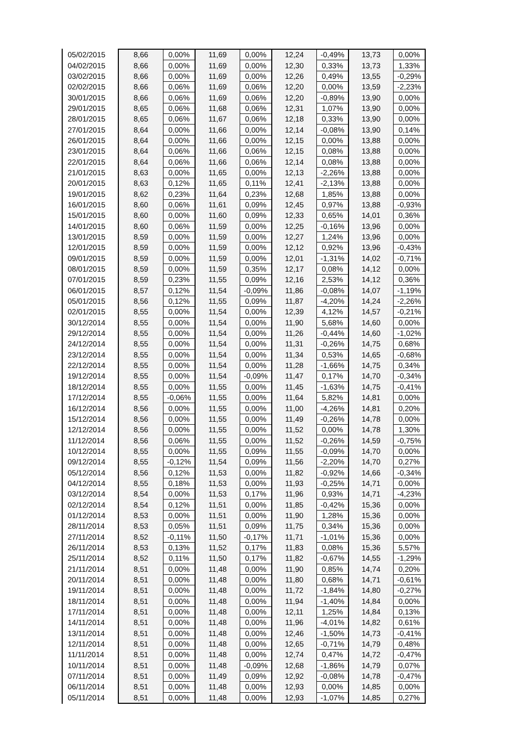| 05/02/2015 | 8,66 | 0,00% | 11,69 | 0,00% | 12,24 | -0,49% | 13,73 | 0,00% |
| 04/02/2015 | 8,66 | 0,00% | 11,69 | 0,00% | 12,30 | 0,33% | 13,73 | 1,33% |
| 03/02/2015 | 8,66 | 0,00% | 11,69 | 0,00% | 12,26 | 0,49% | 13,55 | -0,29% |
| 02/02/2015 | 8,66 | 0,06% | 11,69 | 0,06% | 12,20 | 0,00% | 13,59 | -2,23% |
| 30/01/2015 | 8,66 | 0,06% | 11,69 | 0,06% | 12,20 | -0,89% | 13,90 | 0,00% |
| 29/01/2015 | 8,65 | 0,06% | 11,68 | 0,06% | 12,31 | 1,07% | 13,90 | 0,00% |
| 28/01/2015 | 8,65 | 0,06% | 11,67 | 0,06% | 12,18 | 0,33% | 13,90 | 0,00% |
| 27/01/2015 | 8,64 | 0,00% | 11,66 | 0,00% | 12,14 | -0,08% | 13,90 | 0,14% |
| 26/01/2015 | 8,64 | 0,00% | 11,66 | 0,00% | 12,15 | 0,00% | 13,88 | 0,00% |
| 23/01/2015 | 8,64 | 0,06% | 11,66 | 0,06% | 12,15 | 0,08% | 13,88 | 0,00% |
| 22/01/2015 | 8,64 | 0,06% | 11,66 | 0,06% | 12,14 | 0,08% | 13,88 | 0,00% |
| 21/01/2015 | 8,63 | 0,00% | 11,65 | 0,00% | 12,13 | -2,26% | 13,88 | 0,00% |
| 20/01/2015 | 8,63 | 0,12% | 11,65 | 0,11% | 12,41 | -2,13% | 13,88 | 0,00% |
| 19/01/2015 | 8,62 | 0,23% | 11,64 | 0,23% | 12,68 | 1,85% | 13,88 | 0,00% |
| 16/01/2015 | 8,60 | 0,06% | 11,61 | 0,09% | 12,45 | 0,97% | 13,88 | -0,93% |
| 15/01/2015 | 8,60 | 0,00% | 11,60 | 0,09% | 12,33 | 0,65% | 14,01 | 0,36% |
| 14/01/2015 | 8,60 | 0,06% | 11,59 | 0,00% | 12,25 | -0,16% | 13,96 | 0,00% |
| 13/01/2015 | 8,59 | 0,00% | 11,59 | 0,00% | 12,27 | 1,24% | 13,96 | 0,00% |
| 12/01/2015 | 8,59 | 0,00% | 11,59 | 0,00% | 12,12 | 0,92% | 13,96 | -0,43% |
| 09/01/2015 | 8,59 | 0,00% | 11,59 | 0,00% | 12,01 | -1,31% | 14,02 | -0,71% |
| 08/01/2015 | 8,59 | 0,00% | 11,59 | 0,35% | 12,17 | 0,08% | 14,12 | 0,00% |
| 07/01/2015 | 8,59 | 0,23% | 11,55 | 0,09% | 12,16 | 2,53% | 14,12 | 0,36% |
| 06/01/2015 | 8,57 | 0,12% | 11,54 | -0,09% | 11,86 | -0,08% | 14,07 | -1,19% |
| 05/01/2015 | 8,56 | 0,12% | 11,55 | 0,09% | 11,87 | -4,20% | 14,24 | -2,26% |
| 02/01/2015 | 8,55 | 0,00% | 11,54 | 0,00% | 12,39 | 4,12% | 14,57 | -0,21% |
| 30/12/2014 | 8,55 | 0,00% | 11,54 | 0,00% | 11,90 | 5,68% | 14,60 | 0,00% |
| 29/12/2014 | 8,55 | 0,00% | 11,54 | 0,00% | 11,26 | -0,44% | 14,60 | -1,02% |
| 24/12/2014 | 8,55 | 0,00% | 11,54 | 0,00% | 11,31 | -0,26% | 14,75 | 0,68% |
| 23/12/2014 | 8,55 | 0,00% | 11,54 | 0,00% | 11,34 | 0,53% | 14,65 | -0,68% |
| 22/12/2014 | 8,55 | 0,00% | 11,54 | 0,00% | 11,28 | -1,66% | 14,75 | 0,34% |
| 19/12/2014 | 8,55 | 0,00% | 11,54 | -0,09% | 11,47 | 0,17% | 14,70 | -0,34% |
| 18/12/2014 | 8,55 | 0,00% | 11,55 | 0,00% | 11,45 | -1,63% | 14,75 | -0,41% |
| 17/12/2014 | 8,55 | -0,06% | 11,55 | 0,00% | 11,64 | 5,82% | 14,81 | 0,00% |
| 16/12/2014 | 8,56 | 0,00% | 11,55 | 0,00% | 11,00 | -4,26% | 14,81 | 0,20% |
| 15/12/2014 | 8,56 | 0,00% | 11,55 | 0,00% | 11,49 | -0,26% | 14,78 | 0,00% |
| 12/12/2014 | 8,56 | 0,00% | 11,55 | 0,00% | 11,52 | 0,00% | 14,78 | 1,30% |
| 11/12/2014 | 8,56 | 0,06% | 11,55 | 0,00% | 11,52 | -0,26% | 14,59 | -0,75% |
| 10/12/2014 | 8,55 | 0,00% | 11,55 | 0,09% | 11,55 | -0,09% | 14,70 | 0,00% |
| 09/12/2014 | 8,55 | -0,12% | 11,54 | 0,09% | 11,56 | -2,20% | 14,70 | 0,27% |
| 05/12/2014 | 8,56 | 0,12% | 11,53 | 0,00% | 11,82 | -0,92% | 14,66 | -0,34% |
| 04/12/2014 | 8,55 | 0,18% | 11,53 | 0,00% | 11,93 | -0,25% | 14,71 | 0,00% |
| 03/12/2014 | 8,54 | 0,00% | 11,53 | 0,17% | 11,96 | 0,93% | 14,71 | -4,23% |
| 02/12/2014 | 8,54 | 0,12% | 11,51 | 0,00% | 11,85 | -0,42% | 15,36 | 0,00% |
| 01/12/2014 | 8,53 | 0,00% | 11,51 | 0,00% | 11,90 | 1,28% | 15,36 | 0,00% |
| 28/11/2014 | 8,53 | 0,05% | 11,51 | 0,09% | 11,75 | 0,34% | 15,36 | 0,00% |
| 27/11/2014 | 8,52 | -0,11% | 11,50 | -0,17% | 11,71 | -1,01% | 15,36 | 0,00% |
| 26/11/2014 | 8,53 | 0,13% | 11,52 | 0,17% | 11,83 | 0,08% | 15,36 | 5,57% |
| 25/11/2014 | 8,52 | 0,11% | 11,50 | 0,17% | 11,82 | -0,67% | 14,55 | -1,29% |
| 21/11/2014 | 8,51 | 0,00% | 11,48 | 0,00% | 11,90 | 0,85% | 14,74 | 0,20% |
| 20/11/2014 | 8,51 | 0,00% | 11,48 | 0,00% | 11,80 | 0,68% | 14,71 | -0,61% |
| 19/11/2014 | 8,51 | 0,00% | 11,48 | 0,00% | 11,72 | -1,84% | 14,80 | -0,27% |
| 18/11/2014 | 8,51 | 0,00% | 11,48 | 0,00% | 11,94 | -1,40% | 14,84 | 0,00% |
| 17/11/2014 | 8,51 | 0,00% | 11,48 | 0,00% | 12,11 | 1,25% | 14,84 | 0,13% |
| 14/11/2014 | 8,51 | 0,00% | 11,48 | 0,00% | 11,96 | -4,01% | 14,82 | 0,61% |
| 13/11/2014 | 8,51 | 0,00% | 11,48 | 0,00% | 12,46 | -1,50% | 14,73 | -0,41% |
| 12/11/2014 | 8,51 | 0,00% | 11,48 | 0,00% | 12,65 | -0,71% | 14,79 | 0,48% |
| 11/11/2014 | 8,51 | 0,00% | 11,48 | 0,00% | 12,74 | 0,47% | 14,72 | -0,47% |
| 10/11/2014 | 8,51 | 0,00% | 11,48 | -0,09% | 12,68 | -1,86% | 14,79 | 0,07% |
| 07/11/2014 | 8,51 | 0,00% | 11,49 | 0,09% | 12,92 | -0,08% | 14,78 | -0,47% |
| 06/11/2014 | 8,51 | 0,00% | 11,48 | 0,00% | 12,93 | 0,00% | 14,85 | 0,00% |
| 05/11/2014 | 8,51 | 0,00% | 11,48 | 0,00% | 12,93 | -1,07% | 14,85 | 0,27% |